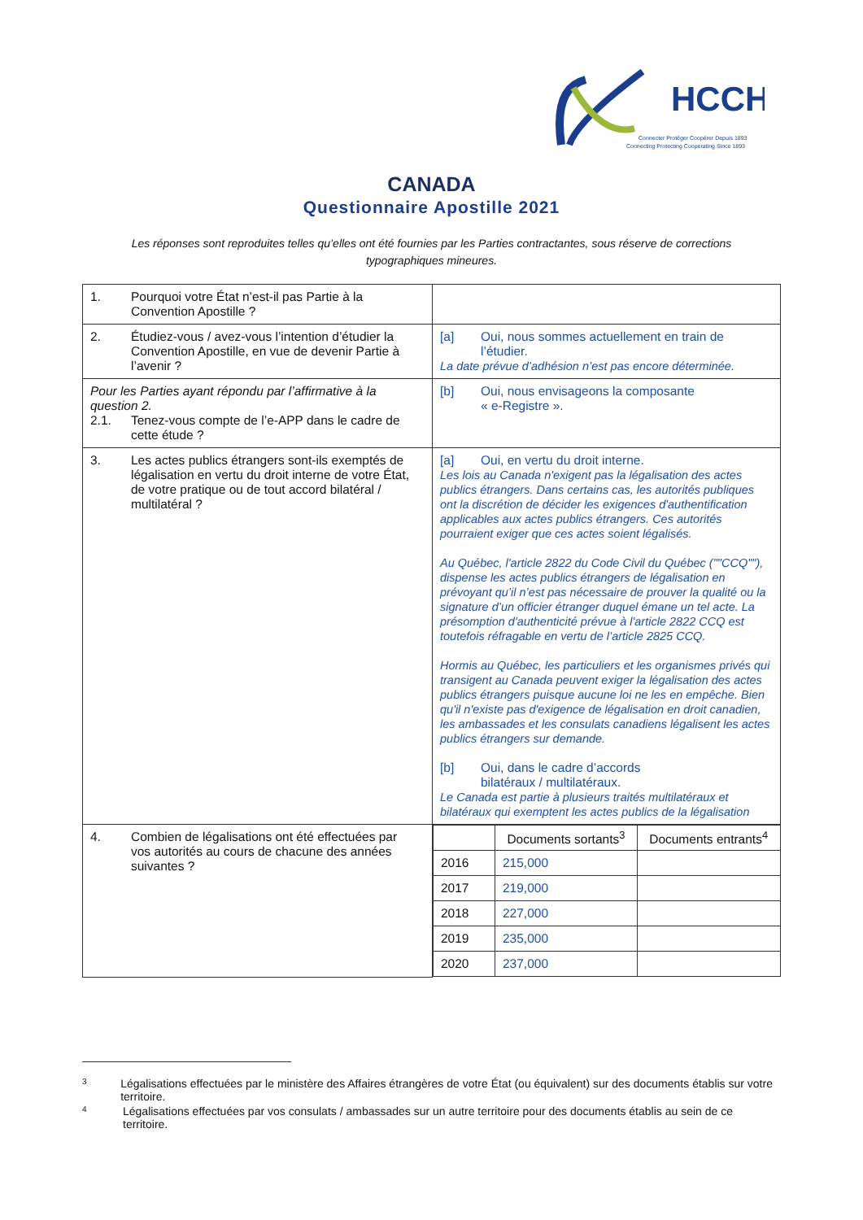HCCH
Connecter Protéger Coopérer Depuis 1893
Connecting Protecting Cooperating Since 1893
CANADA
Questionnaire Apostille 2021
Les réponses sont reproduites telles qu’elles ont été fournies par les Parties contractantes, sous réserve de corrections typographiques mineures.
| 1. Pourquoi votre État n’est-il pas Partie à la Convention Apostille ? | |
| 2. Étudiez-vous / avez-vous l’intention d’étudier la Convention Apostille, en vue de devenir Partie à l’avenir ? | [a] Oui, nous sommes actuellement en train de l’étudier. La date prévue d’adhésion n’est pas encore déterminée. |
| Pour les Parties ayant répondu par l’affirmative à la question 2. 2.1. Tenez-vous compte de l’e-APP dans le cadre de cette étude ? | [b] Oui, nous envisageons la composante « e-Registre ». |
| 3. Les actes publics étrangers sont-ils exemptés de légalisation en vertu du droit interne de votre État, de votre pratique ou de tout accord bilatéral / multilatéral ? | [a] Oui, en vertu du droit interne. Les lois au Canada n'exigent pas la légalisation des actes publics étrangers. Dans certains cas, les autorités publiques ont la discrétion de décider les exigences d'authentification applicables aux actes publics étrangers. Ces autorités pourraient exiger que ces actes soient légalisés. Au Québec, l'article 2822 du Code Civil du Québec (""CCQ""), dispense les actes publics étrangers de légalisation en prévoyant qu’il n’est pas nécessaire de prouver la qualité ou la signature d’un officier étranger duquel émane un tel acte. La présomption d'authenticité prévue à l'article 2822 CCQ est toutefois réfragable en vertu de l’article 2825 CCQ. Hormis au Québec, les particuliers et les organismes privés qui transigent au Canada peuvent exiger la légalisation des actes publics étrangers puisque aucune loi ne les en empêche. Bien qu'il n'existe pas d'exigence de légalisation en droit canadien, les ambassades et les consulats canadiens légalisent les actes publics étrangers sur demande. [b] Oui, dans le cadre d’accords bilatéraux / multilatéraux. Le Canada est partie à plusieurs traités multilatéraux et bilatéraux qui exemptent les actes publics de la légalisation |
| 4. Combien de légalisations ont été effectuées par vos autorités au cours de chacune des années suivantes ? | / / Documents sortants<sup>3</sup> / Documents entrants<sup>4</sup> / / --- / --- / --- / / 2016 / 215,000 / / / 2017 / 219,000 / / / 2018 / 227,000 / / / 2019 / 235,000 / / / 2020 / 237,000 / / |
<sup>3</sup> Légalisations effectuées par le ministère des Affaires étrangères de votre État (ou équivalent) sur des documents établis sur votre territoire.
<sup>4</sup> Légalisations effectuées par vos consulats / ambassades sur un autre territoire pour des documents établis au sein de ce territoire.